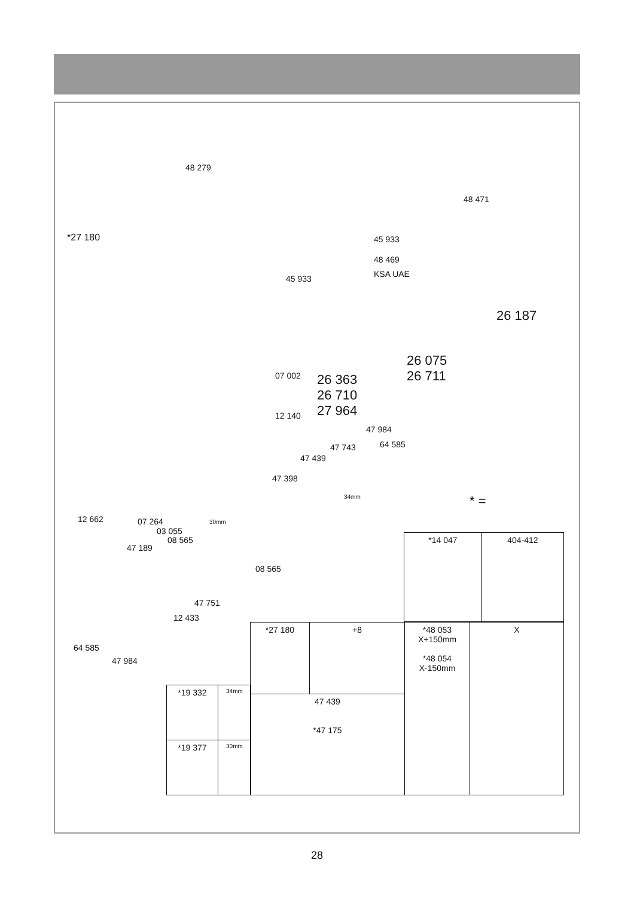48 279
*27 180
48 471
45 933
48 469
KSA UAE
45 933
26 187
26 075
26 711
26 363
26 710
27 964
07 002
12 140
47 984
47 743 64 585
47 439
47 398
34mm * =
12 662 07 264 30mm
03 055
08 565
47 189
08 565
47 751
12 433
64 585
47 984
| *14 047 | 404-412 |
| *27 180 | +8 | *48 053 X+150mm *48 054 X-150mm | X |
| 47 439 *47 175 | | | |
| *19 332 | 34mm |
| *19 377 | 30mm |
28